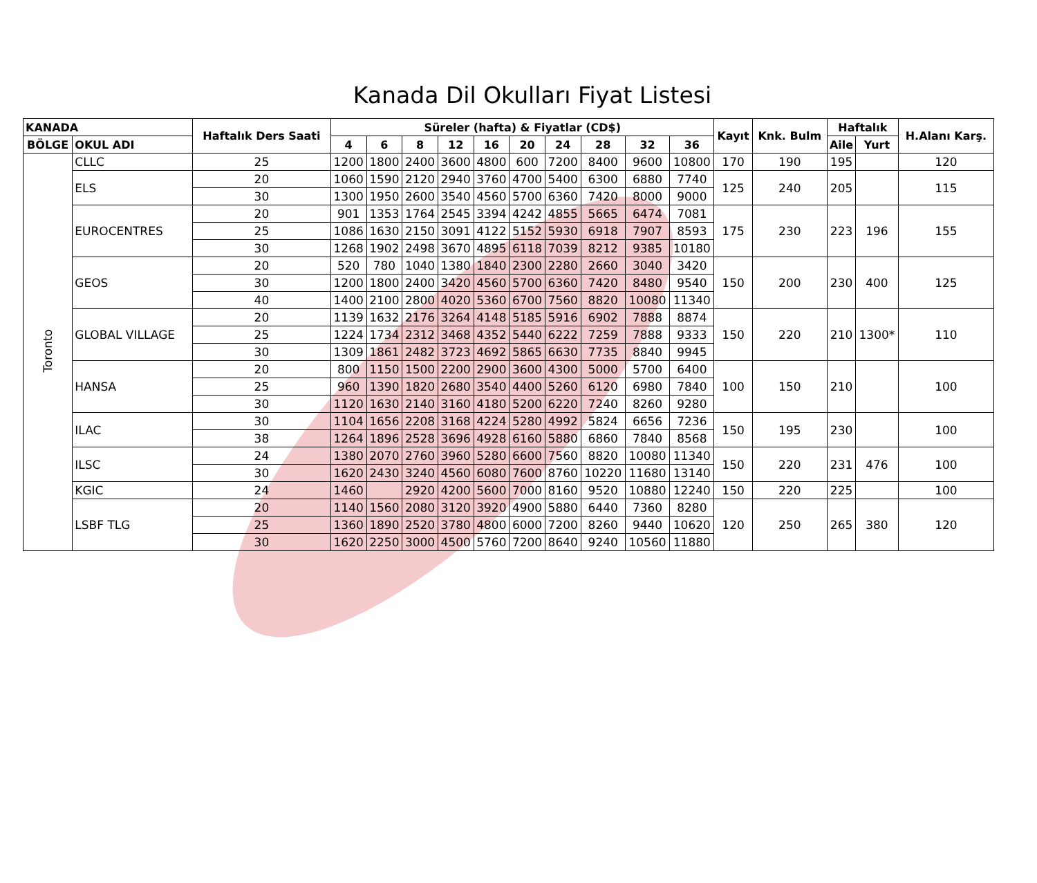Kanada Dil Okulları Fiyat Listesi
| KANADA | | Haftalık Ders Saati | Süreler (hafta) & Fiyatlar (CD$) | | | | | | | | | | Kayıt | Knk. Bulm | Haftalık | | H.Alanı Karş. |
| --- | --- | --- | --- | --- | --- | --- | --- | --- | --- | --- | --- | --- | --- | --- | --- | --- | --- |
| BÖLGE | OKUL ADI | | | | | | | | | | | | | | Aile | Yurt | |
| | | | 4 | 6 | 8 | 12 | 16 | 20 | 24 | 28 | 32 | 36 | | | | | |
| Toronto | CLLC | 25 | 1200 | 1800 | 2400 | 3600 | 4800 | 600 | 7200 | 8400 | 9600 | 10800 | 170 | 190 | 195 | | 120 |
| | ELS | 20 | 1060 | 1590 | 2120 | 2940 | 3760 | 4700 | 5400 | 6300 | 6880 | 7740 | 125 | 240 | 205 | | 115 |
| | | 30 | 1300 | 1950 | 2600 | 3540 | 4560 | 5700 | 6360 | 7420 | 8000 | 9000 | | | | | |
| | EUROCENTRES | 20 | 901 | 1353 | 1764 | 2545 | 3394 | 4242 | 4855 | 5665 | 6474 | 7081 | 175 | 230 | 223 | 196 | 155 |
| | | 25 | 1086 | 1630 | 2150 | 3091 | 4122 | 5152 | 5930 | 6918 | 7907 | 8593 | | | | | |
| | | 30 | 1268 | 1902 | 2498 | 3670 | 4895 | 6118 | 7039 | 8212 | 9385 | 10180 | | | | | |
| | GEOS | 20 | 520 | 780 | 1040 | 1380 | 1840 | 2300 | 2280 | 2660 | 3040 | 3420 | 150 | 200 | 230 | 400 | 125 |
| | | 30 | 1200 | 1800 | 2400 | 3420 | 4560 | 5700 | 6360 | 7420 | 8480 | 9540 | | | | | |
| | | 40 | 1400 | 2100 | 2800 | 4020 | 5360 | 6700 | 7560 | 8820 | 10080 | 11340 | | | | | |
| | GLOBAL VILLAGE | 20 | 1139 | 1632 | 2176 | 3264 | 4148 | 5185 | 5916 | 6902 | 7888 | 8874 | 150 | 220 | 210 | 1300* | 110 |
| | | 25 | 1224 | 1734 | 2312 | 3468 | 4352 | 5440 | 6222 | 7259 | 7888 | 9333 | | | | | |
| | | 30 | 1309 | 1861 | 2482 | 3723 | 4692 | 5865 | 6630 | 7735 | 8840 | 9945 | | | | | |
| | HANSA | 20 | 800 | 1150 | 1500 | 2200 | 2900 | 3600 | 4300 | 5000 | 5700 | 6400 | 100 | 150 | 210 | | 100 |
| | | 25 | 960 | 1390 | 1820 | 2680 | 3540 | 4400 | 5260 | 6120 | 6980 | 7840 | | | | | |
| | | 30 | 1120 | 1630 | 2140 | 3160 | 4180 | 5200 | 6220 | 7240 | 8260 | 9280 | | | | | |
| | ILAC | 30 | 1104 | 1656 | 2208 | 3168 | 4224 | 5280 | 4992 | 5824 | 6656 | 7236 | 150 | 195 | 230 | | 100 |
| | | 38 | 1264 | 1896 | 2528 | 3696 | 4928 | 6160 | 5880 | 6860 | 7840 | 8568 | | | | | |
| | ILSC | 24 | 1380 | 2070 | 2760 | 3960 | 5280 | 6600 | 7560 | 8820 | 10080 | 11340 | 150 | 220 | 231 | 476 | 100 |
| | | 30 | 1620 | 2430 | 3240 | 4560 | 6080 | 7600 | 8760 | 10220 | 11680 | 13140 | | | | | |
| | KGIC | 24 | 1460 | | 2920 | 4200 | 5600 | 7000 | 8160 | 9520 | 10880 | 12240 | 150 | 220 | 225 | | 100 |
| | LSBF TLG | 20 | 1140 | 1560 | 2080 | 3120 | 3920 | 4900 | 5880 | 6440 | 7360 | 8280 | 120 | 250 | 265 | 380 | 120 |
| | | 25 | 1360 | 1890 | 2520 | 3780 | 4800 | 6000 | 7200 | 8260 | 9440 | 10620 | | | | | |
| | | 30 | 1620 | 2250 | 3000 | 4500 | 5760 | 7200 | 8640 | 9240 | 10560 | 11880 | | | | | |